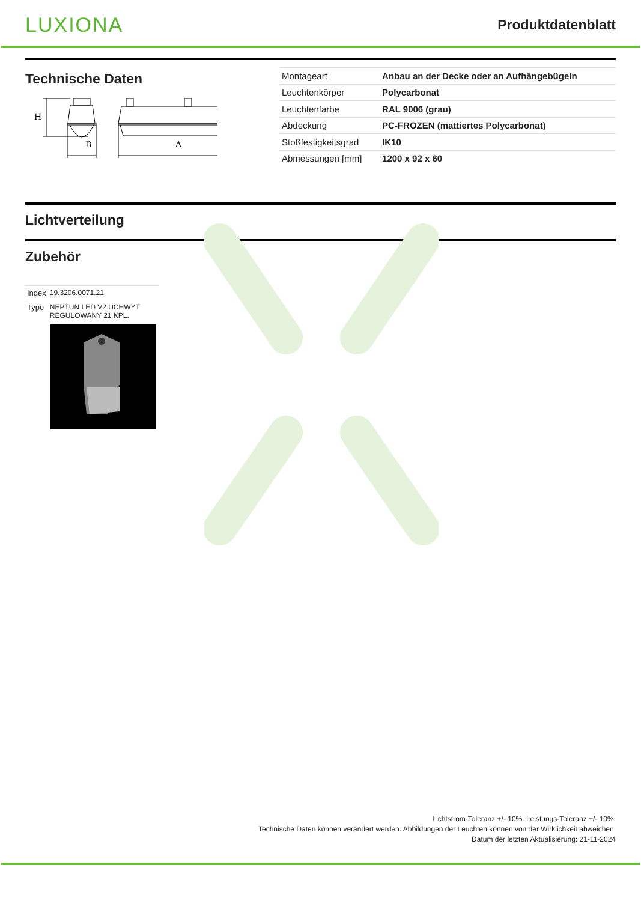LUXIONA
Produktdatenblatt
Technische Daten
B
A
H
| Montageart | Anbau an der Decke oder an Aufhängebügeln |
| Leuchtenkörper | Polycarbonat |
| Leuchtenfarbe | RAL 9006 (grau) |
| Abdeckung | PC-FROZEN (mattiertes Polycarbonat) |
| Stoßfestigkeitsgrad | IK10 |
| Abmessungen [mm] | 1200 x 92 x 60 |
Lichtverteilung
Zubehör
| Index | 19.3206.0071.21 |
| Type | NEPTUN LED V2 UCHWYT REGULOWANY 21 KPL. |
Lichtstrom-Toleranz +/- 10%. Leistungs-Toleranz +/- 10%.
Technische Daten können verändert werden. Abbildungen der Leuchten können von der Wirklichkeit abweichen.
Datum der letzten Aktualisierung: 21-11-2024